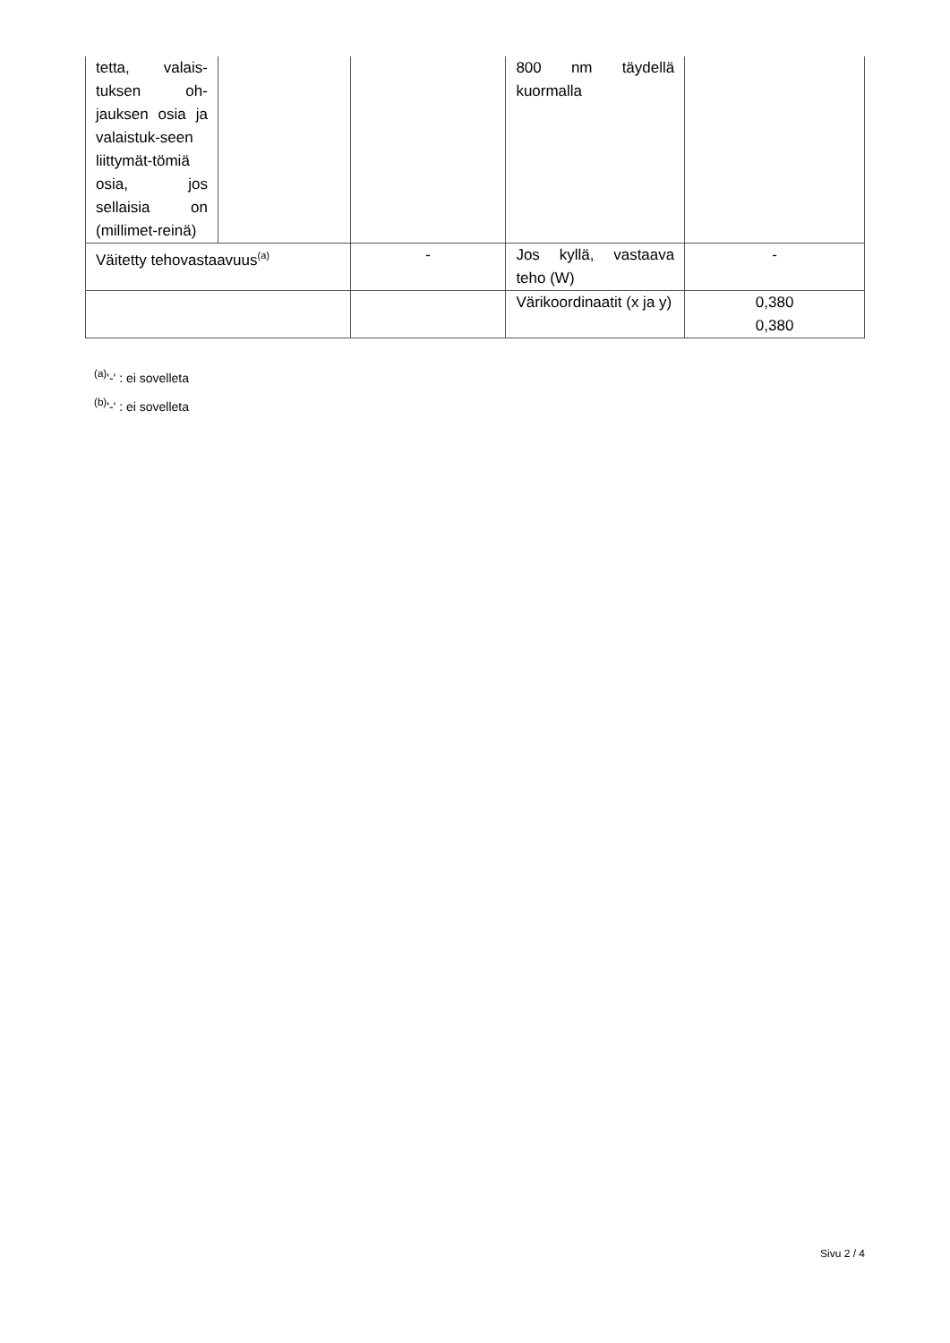| tetta, valais-tuksen oh-jauksen osia ja valaistuk-seen liittymät-tömiä osia, jos sellaisia on (millimet-reinä) | | | 800 nm täydellä kuormalla | |
| Väitetty tehovastaavuus<sup>(a)</sup> | | - | Jos kyllä, vastaava teho (W) | - |
| | | | Värikoordinaatit (x ja y) | 0,380 0,380 |
<sup>(a)</sup> '-' : ei sovelleta
<sup>(b)</sup> '-' : ei sovelleta
Sivu 2 / 4